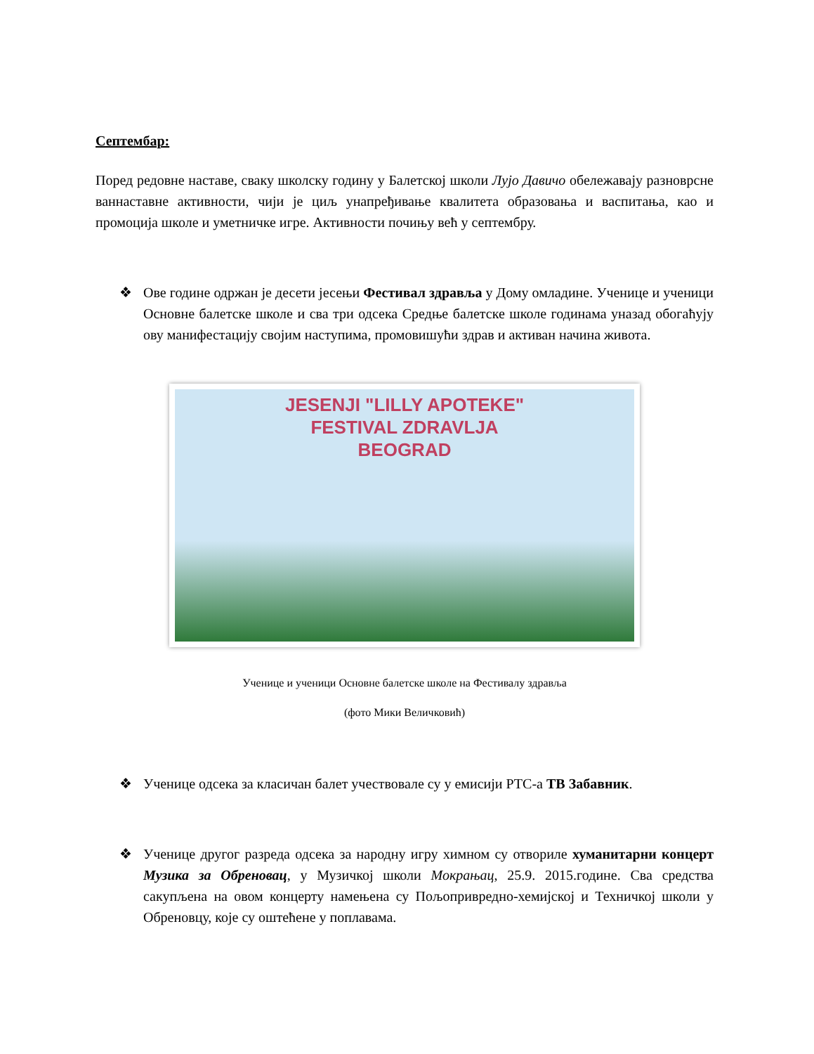Септембар:
Поред редовне наставе, сваку школску годину у Балетској школи Лујо Давичо обележавају разноврсне ваннаставне активности, чији је циљ унапређивање квалитета образовања и васпитања, као и промоција школе и уметничке игре. Активности почињу већ у септембру.
❖ Ове године одржан је десети јесењи Фестивал здравља у Дому омладине. Ученице и ученици Основне балетске школе и сва три одсека Средње балетске школе годинама уназад обогаћују ову манифестацију својим наступима, промовишући здрав и активан начина живота.
JESENJI "LILLY APOTEKE"
FESTIVAL ZDRAVLJA
BEOGRAD
Ученице и ученици Основне балетске школе на Фестивалу здравља
(фото Мики Величковић)
❖ Ученице одсека за класичан балет учествовале су у емисији РТС-а ТВ Забавник.
❖ Ученице другог разреда одсека за народну игру химном су отвориле хуманитарни концерт Музика за Обреновац, у Музичкој школи Мокрањац, 25.9. 2015.године. Сва средства сакупљена на овом концерту намењена су Пољопривредно-хемијској и Техничкој школи у Обреновцу, које су оштећене у поплавама.